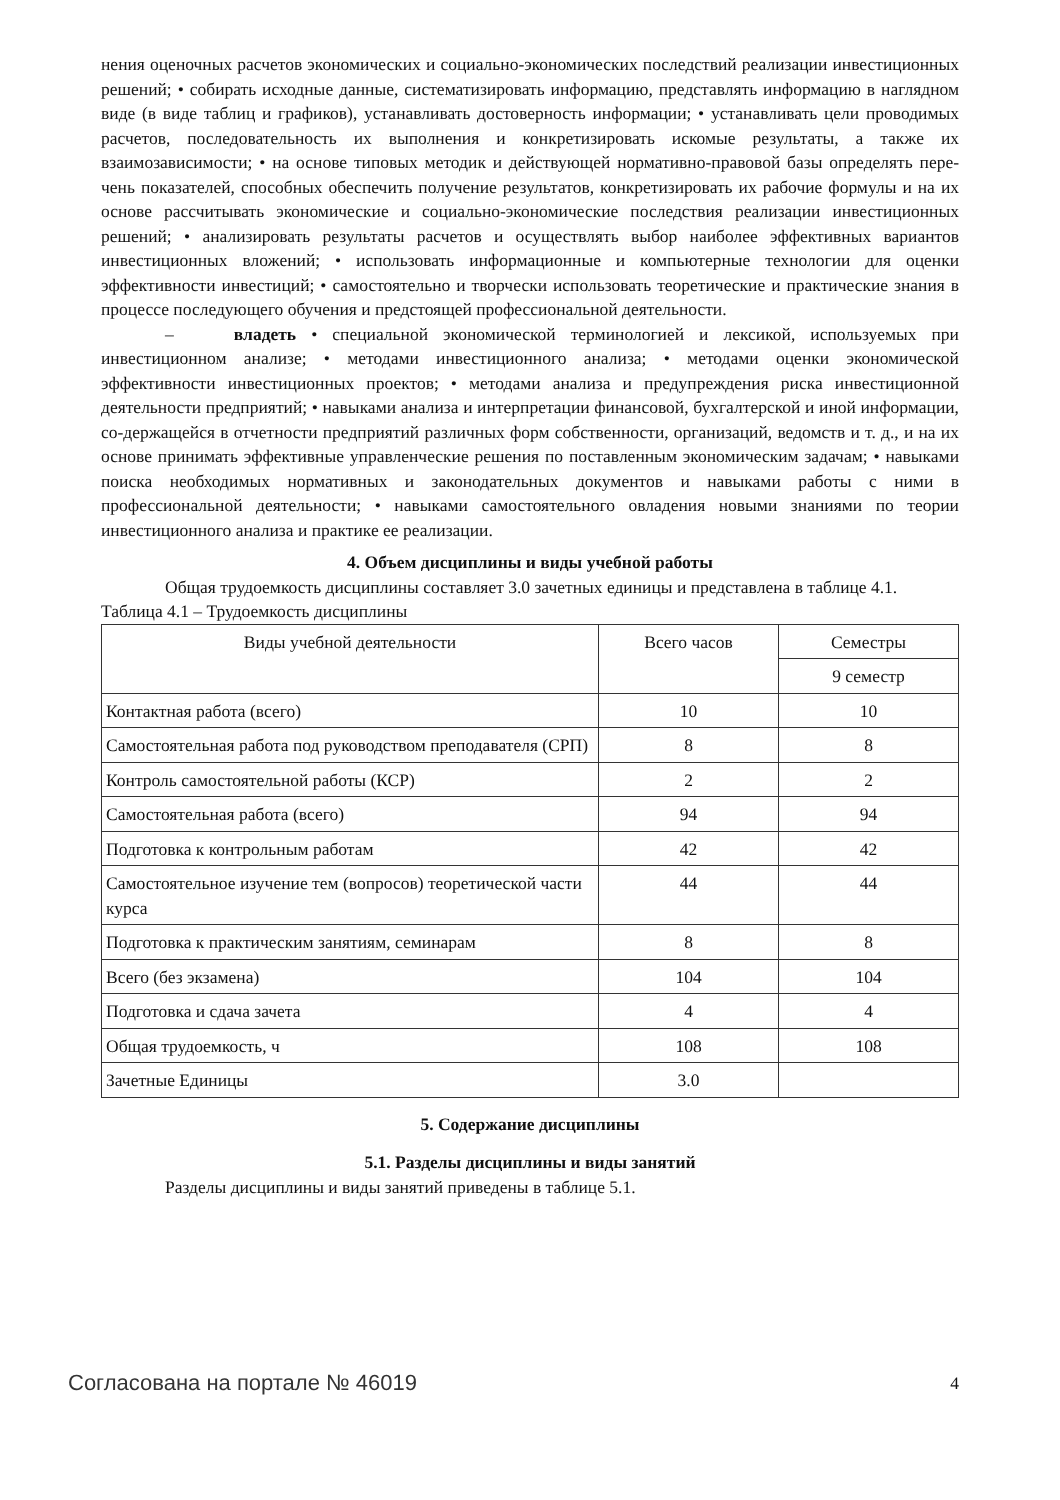нения оценочных расчетов экономических и социально-экономических последствий реализации инвестиционных решений; • собирать исходные данные, систематизировать информацию, представлять информацию в наглядном виде (в виде таблиц и графиков), устанавливать достоверность информации; • устанавливать цели проводимых расчетов, последовательность их выполнения и конкретизировать искомые результаты, а также их взаимозависимости; • на основе типовых методик и действующей нормативно-правовой базы определять пере-чень показателей, способных обеспечить получение результатов, конкретизировать их рабочие формулы и на их основе рассчитывать экономические и социально-экономические последствия реализации инвестиционных решений; • анализировать результаты расчетов и осуществлять выбор наиболее эффективных вариантов инвестиционных вложений; • использовать информационные и компьютерные технологии для оценки эффективности инвестиций; • самостоятельно и творчески использовать теоретические и практические знания в процессе последующего обучения и предстоящей профессиональной деятельности.
– владеть • специальной экономической терминологией и лексикой, используемых при инвестиционном анализе; • методами инвестиционного анализа; • методами оценки экономической эффективности инвестиционных проектов; • методами анализа и предупреждения риска инвестиционной деятельности предприятий; • навыками анализа и интерпретации финансовой, бухгалтерской и иной информации, со-держащейся в отчетности предприятий различных форм собственности, организаций, ведомств и т. д., и на их основе принимать эффективные управленческие решения по поставленным экономическим задачам; • навыками поиска необходимых нормативных и законодательных документов и навыками работы с ними в профессиональной деятельности; • навыками самостоятельного овладения новыми знаниями по теории инвестиционного анализа и практике ее реализации.
4. Объем дисциплины и виды учебной работы
Общая трудоемкость дисциплины составляет 3.0 зачетных единицы и представлена в таблице 4.1.
Таблица 4.1 – Трудоемкость дисциплины
| Виды учебной деятельности | Всего часов | Семестры |
| --- | --- | --- |
| | | 9 семестр |
| Контактная работа (всего) | 10 | 10 |
| Самостоятельная работа под руководством преподавателя (СРП) | 8 | 8 |
| Контроль самостоятельной работы (КСР) | 2 | 2 |
| Самостоятельная работа (всего) | 94 | 94 |
| Подготовка к контрольным работам | 42 | 42 |
| Самостоятельное изучение тем (вопросов) теоретической части курса | 44 | 44 |
| Подготовка к практическим занятиям, семинарам | 8 | 8 |
| Всего (без экзамена) | 104 | 104 |
| Подготовка и сдача зачета | 4 | 4 |
| Общая трудоемкость, ч | 108 | 108 |
| Зачетные Единицы | 3.0 | |
5. Содержание дисциплины
5.1. Разделы дисциплины и виды занятий
Разделы дисциплины и виды занятий приведены в таблице 5.1.
Согласована на портале № 46019 4